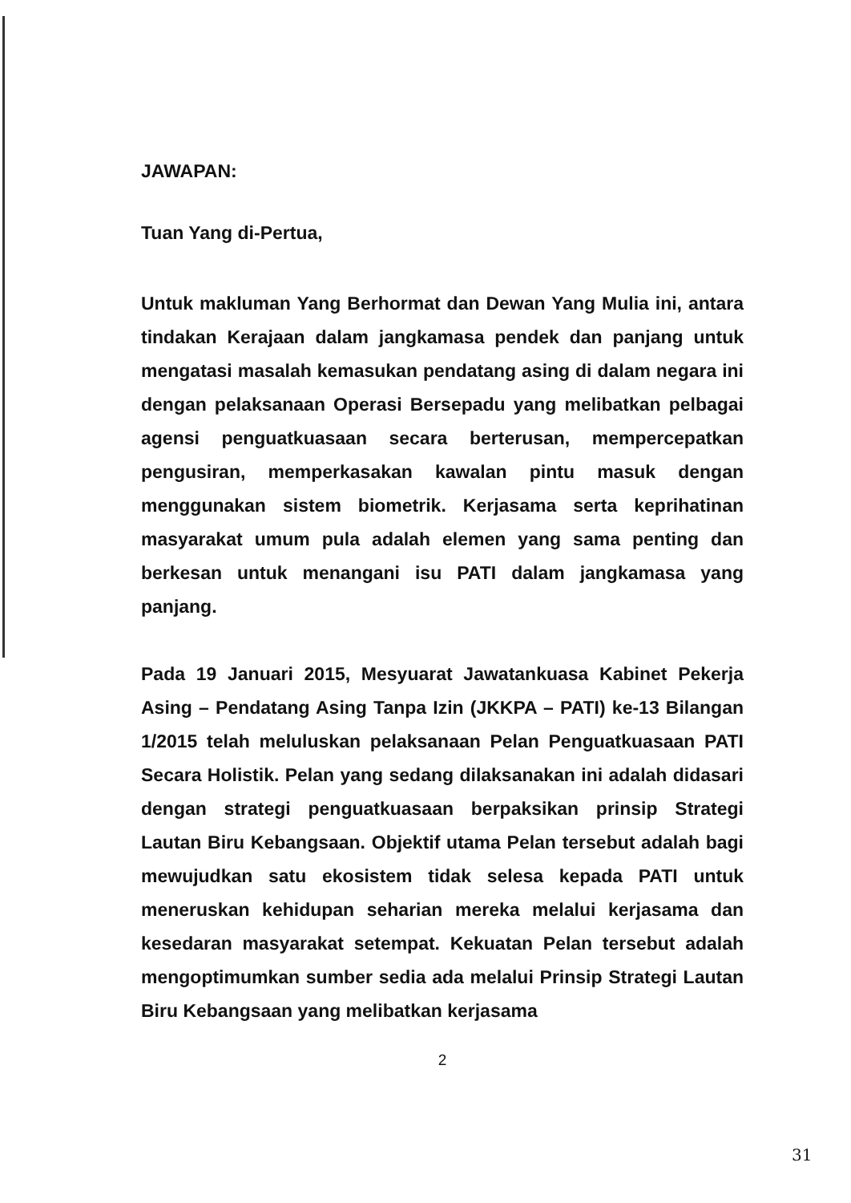JAWAPAN:
Tuan Yang di-Pertua,
Untuk makluman Yang Berhormat dan Dewan Yang Mulia ini, antara tindakan Kerajaan dalam jangkamasa pendek dan panjang untuk mengatasi masalah kemasukan pendatang asing di dalam negara ini dengan pelaksanaan Operasi Bersepadu yang melibatkan pelbagai agensi penguatkuasaan secara berterusan, mempercepatkan pengusiran, memperkasakan kawalan pintu masuk dengan menggunakan sistem biometrik. Kerjasama serta keprihatinan masyarakat umum pula adalah elemen yang sama penting dan berkesan untuk menangani isu PATI dalam jangkamasa yang panjang.
Pada 19 Januari 2015, Mesyuarat Jawatankuasa Kabinet Pekerja Asing – Pendatang Asing Tanpa Izin (JKKPA – PATI) ke-13 Bilangan 1/2015 telah meluluskan pelaksanaan Pelan Penguatkuasaan PATI Secara Holistik. Pelan yang sedang dilaksanakan ini adalah didasari dengan strategi penguatkuasaan berpaksikan prinsip Strategi Lautan Biru Kebangsaan. Objektif utama Pelan tersebut adalah bagi mewujudkan satu ekosistem tidak selesa kepada PATI untuk meneruskan kehidupan seharian mereka melalui kerjasama dan kesedaran masyarakat setempat. Kekuatan Pelan tersebut adalah mengoptimumkan sumber sedia ada melalui Prinsip Strategi Lautan Biru Kebangsaan yang melibatkan kerjasama
2
31